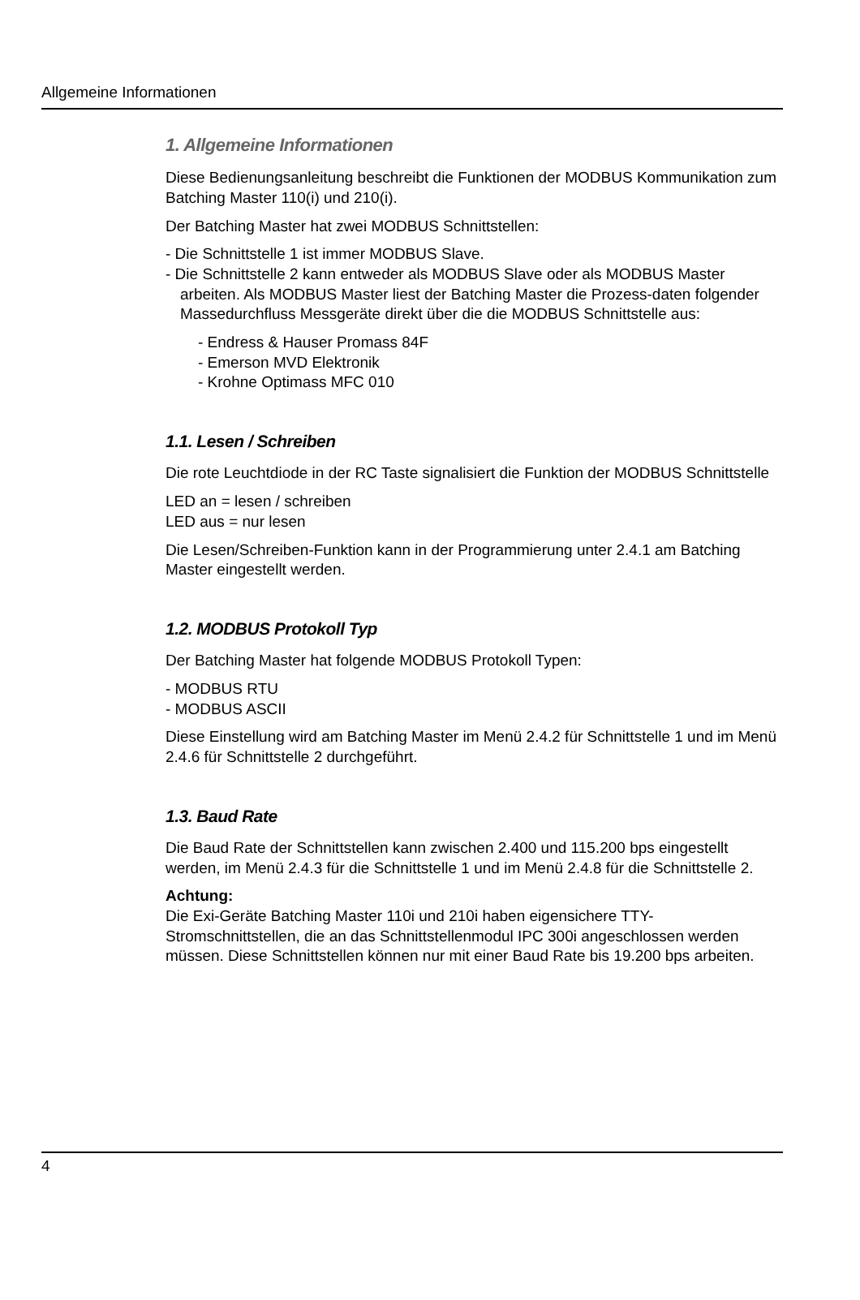Allgemeine Informationen
1. Allgemeine Informationen
Diese Bedienungsanleitung beschreibt die Funktionen der MODBUS Kommunikation zum Batching Master 110(i) und 210(i).
Der Batching Master hat zwei MODBUS Schnittstellen:
- Die Schnittstelle 1 ist immer MODBUS Slave.
- Die Schnittstelle 2 kann entweder als MODBUS Slave oder als MODBUS Master arbeiten. Als MODBUS Master liest der Batching Master die Prozess-daten folgender Massedurchfluss Messgeräte direkt über die die MODBUS Schnittstelle aus:
- Endress & Hauser Promass 84F
- Emerson MVD Elektronik
- Krohne Optimass MFC 010
1.1. Lesen / Schreiben
Die rote Leuchtdiode in der RC Taste signalisiert die Funktion der MODBUS Schnittstelle
LED an = lesen / schreiben
LED aus = nur lesen
Die Lesen/Schreiben-Funktion kann in der Programmierung unter 2.4.1 am Batching Master eingestellt werden.
1.2. MODBUS Protokoll Typ
Der Batching Master hat folgende MODBUS Protokoll Typen:
- MODBUS RTU
- MODBUS ASCII
Diese Einstellung wird am Batching Master im Menü 2.4.2 für Schnittstelle 1 und im Menü 2.4.6 für Schnittstelle 2 durchgeführt.
1.3. Baud Rate
Die Baud Rate der Schnittstellen kann zwischen 2.400 und 115.200 bps eingestellt werden, im Menü 2.4.3 für die Schnittstelle 1 und im Menü 2.4.8 für die Schnittstelle 2.
Achtung:
Die Exi-Geräte Batching Master 110i und 210i haben eigensichere TTY-Stromschnittstellen, die an das Schnittstellenmodul IPC 300i angeschlossen werden müssen. Diese Schnittstellen können nur mit einer Baud Rate bis 19.200 bps arbeiten.
4